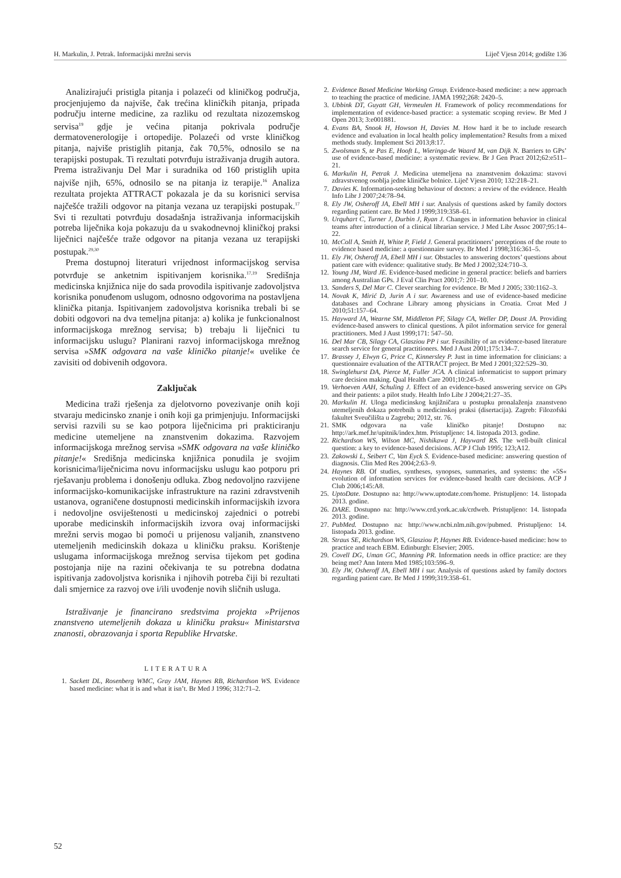H. Markulin, J. Petrak. Informacijski mrežni servis Liječ Vjesn 2014; godište 136
Analizirajući pristigla pitanja i polazeći od kliničkog područja, procjenjujemo da najviše, čak trećina kliničkih pitanja, pripada području interne medicine, za razliku od rezultata nizozemskog servisa<sup>19</sup> gdje je većina pitanja pokrivala područje dermatovenerologije i ortopedije. Polazeći od vrste kliničkog pitanja, najviše pristiglih pitanja, čak 70,5%, odnosilo se na terapijski postupak. Ti rezultati potvrđuju istraživanja drugih autora. Prema istraživanju Del Mar i suradnika od 160 pristiglih upita najviše njih, 65%, odnosilo se na pitanja iz terapije.<sup>16</sup> Analiza rezultata projekta ATTRACT pokazala je da su korisnici servisa najčešće tražili odgovor na pitanja vezana uz terapijski postupak.<sup>17</sup> Svi ti rezultati potvrđuju dosadašnja istraživanja informacijskih potreba liječnika koja pokazuju da u svakodnevnoj kliničkoj praksi liječnici najčešće traže odgovor na pitanja vezana uz terapijski postupak.<sup>29,30</sup>
Prema dostupnoj literaturi vrijednost informacijskog servisa potvrđuje se anketnim ispitivanjem korisnika.<sup>17,19</sup> Središnja medicinska knjižnica nije do sada provodila ispitivanje zadovoljstva korisnika ponuđenom uslugom, odnosno odgovorima na postavljena klinička pitanja. Ispitivanjem zadovoljstva korisnika trebali bi se dobiti odgovori na dva temeljna pitanja: a) kolika je funkcionalnost informacijskoga mrežnog servisa; b) trebaju li liječnici tu informacijsku uslugu? Planirani razvoj informacijskoga mrežnog servisa »SMK odgovara na vaše kliničko pitanje!« uvelike će zavisiti od dobivenih odgovora.
Zaključak
Medicina traži rješenja za djelotvorno povezivanje onih koji stvaraju medicinsko znanje i onih koji ga primjenjuju. Informacijski servisi razvili su se kao potpora liječnicima pri prakticiranju medicine utemeljene na znanstvenim dokazima. Razvojem informacijskoga mrežnog servisa »SMK odgovara na vaše kliničko pitanje!« Središnja medicinska knjižnica ponudila je svojim korisnicima/liječnicima novu informacijsku uslugu kao potporu pri rješavanju problema i donošenju odluka. Zbog nedovoljno razvijene informacijsko-komunikacijske infrastrukture na razini zdravstvenih ustanova, ograničene dostupnosti medicinskih informacijskih izvora i nedovoljne osviještenosti u medicinskoj zajednici o potrebi uporabe medicinskih informacijskih izvora ovaj informacijski mrežni servis mogao bi pomoći u prijenosu valjanih, znanstveno utemeljenih medicinskih dokaza u kliničku praksu. Korištenje uslugama informacijskoga mrežnog servisa tijekom pet godina postojanja nije na razini očekivanja te su potrebna dodatna ispitivanja zadovoljstva korisnika i njihovih potreba čiji bi rezultati dali smjernice za razvoj ove i/ili uvođenje novih sličnih usluga.
Istraživanje je financirano sredstvima projekta »Prijenos znanstveno utemeljenih dokaza u kliničku praksu« Ministarstva znanosti, obrazovanja i sporta Republike Hrvatske.
LITERATURA
1. Sackett DL, Rosenberg WMC, Gray JAM, Haynes RB, Richardson WS. Evidence based medicine: what it is and what it isn’t. Br Med J 1996; 312:71–2.
2. Evidence Based Medicine Working Group. Evidence-based medicine: a new approach to teaching the practice of medicine. JAMA 1992;268: 2420–5.
3. Ubbink DT, Guyatt GH, Vermeulen H. Framework of policy recommendations for implementation of evidence-based practice: a systematic scoping review. Br Med J Open 2013; 3:e001881.
4. Evans BA, Snook H, Howson H, Davies M. How hard it be to include research evidence and evaluation in local health policy implementation? Results from a mixed methods study. Implement Sci 2013;8:17.
5. Zwolsman S, te Pas E, Hooft L, Wieringa-de Waard M, van Dijk N. Barriers to GPs’ use of evidence-based medicine: a systematic review. Br J Gen Pract 2012;62:e511–21.
6. Markulin H, Petrak J. Medicina utemeljena na znanstvenim dokazima: stavovi zdravstvenog osoblja jedne kliničke bolnice. Liječ Vjesn 2010; 132:218–21.
7. Davies K. Information-seeking behaviour of doctors: a review of the evidence. Health Info Libr J 2007;24:78–94.
8. Ely JW, Osheroff JA, Ebell MH i sur. Analysis of questions asked by family doctors regarding patient care. Br Med J 1999;319:358–61.
9. Urquhart C, Turner J, Durbin J, Ryan J. Changes in information behavior in clinical teams after introduction of a clinical librarian service. J Med Libr Assoc 2007;95:14–22.
10. McColl A, Smith H, White P, Field J. General practitioners’ perceptions of the route to evidence based medicine: a questionnaire survey. Br Med J 1998;316:361–5.
11. Ely JW, Osheroff JA, Ebell MH i sur. Obstacles to answering doctors’ questions about patient care with evidence: qualitative study. Br Med J 2002;324:710–3.
12. Young JM, Ward JE. Evidence-based medicine in general practice: beliefs and barriers among Australian GPs. J Eval Clin Pract 2001;7: 201–10.
13. Sanders S, Del Mar C. Clever searching for evidence. Br Med J 2005; 330:1162–3.
14. Novak K, Mirić D, Jurin A i sur. Awareness and use of evidence-based medicine databases and Cochrane Library among physicians in Croatia. Croat Med J 2010;51:157–64.
15. Hayward JA, Wearne SM, Middleton PF, Silagy CA, Weller DP, Doust JA. Providing evidence-based answers to clinical questions. A pilot information service for general practitioners. Med J Aust 1999;171: 547–50.
16. Del Mar CB, Silagy CA, Glasziou PP i sur. Feasibility of an evidence-based literature search service for general practitioners. Med J Aust 2001;175:134–7.
17. Brassey J, Elwyn G, Price C, Kinnersley P. Just in time information for clinicians: a questionnaire evaluation of the ATTRACT project. Br Med J 2001;322:529–30.
18. Swinglehurst DA, Pierce M, Fuller JCA. A clinical informaticist to support primary care decision making. Qual Health Care 2001;10:245–9.
19. Verhoeven AAH, Schuling J. Effect of an evidence-based answering service on GPs and their patients: a pilot study. Health Info Libr J 2004;21:27–35.
20. Markulin H. Uloga medicinskog knjižničara u postupku pronalaženja znanstveno utemeljenih dokaza potrebnih u medicinskoj praksi (disertacija). Zagreb: Filozofski fakultet Sveučilišta u Zagrebu; 2012, str. 76.
21. SMK odgovara na vaše kliničko pitanje! Dostupno na: http://ark.mef.hr/upitnik/index.htm. Pristupljeno: 14. listopada 2013. godine.
22. Richardson WS, Wilson MC, Nishikawa J, Hayward RS. The well-built clinical question: a key to evidence-based decisions. ACP J Club 1995; 123;A12.
23. Zakowski L, Seibert C, Van Eyck S. Evidence-based medicine: answering question of diagnosis. Clin Med Res 2004;2:63–9.
24. Haynes RB. Of studies, syntheses, synopses, summaries, and systems: the »5S« evolution of information services for evidence-based health care decisions. ACP J Club 2006;145:A8.
25. UptoDate. Dostupno na: http://www.uptodate.com/home. Pristupljeno: 14. listopada 2013. godine.
26. DARE. Dostupno na: http://www.crd.york.ac.uk/crdweb. Pristupljeno: 14. listopada 2013. godine.
27. PubMed. Dostupno na: http://www.ncbi.nlm.nih.gov/pubmed. Pristupljeno: 14. listopada 2013. godine.
28. Straus SE, Richardson WS, Glasziou P, Haynes RB. Evidence-based medicine: how to practice and teach EBM. Edinburgh: Elsevier; 2005.
29. Covell DG, Uman GC, Manning PR. Information needs in office practice: are they being met? Ann Intern Med 1985;103:596–9.
30. Ely JW, Osheroff JA, Ebell MH i sur. Analysis of questions asked by family doctors regarding patient care. Br Med J 1999;319:358–61.
52